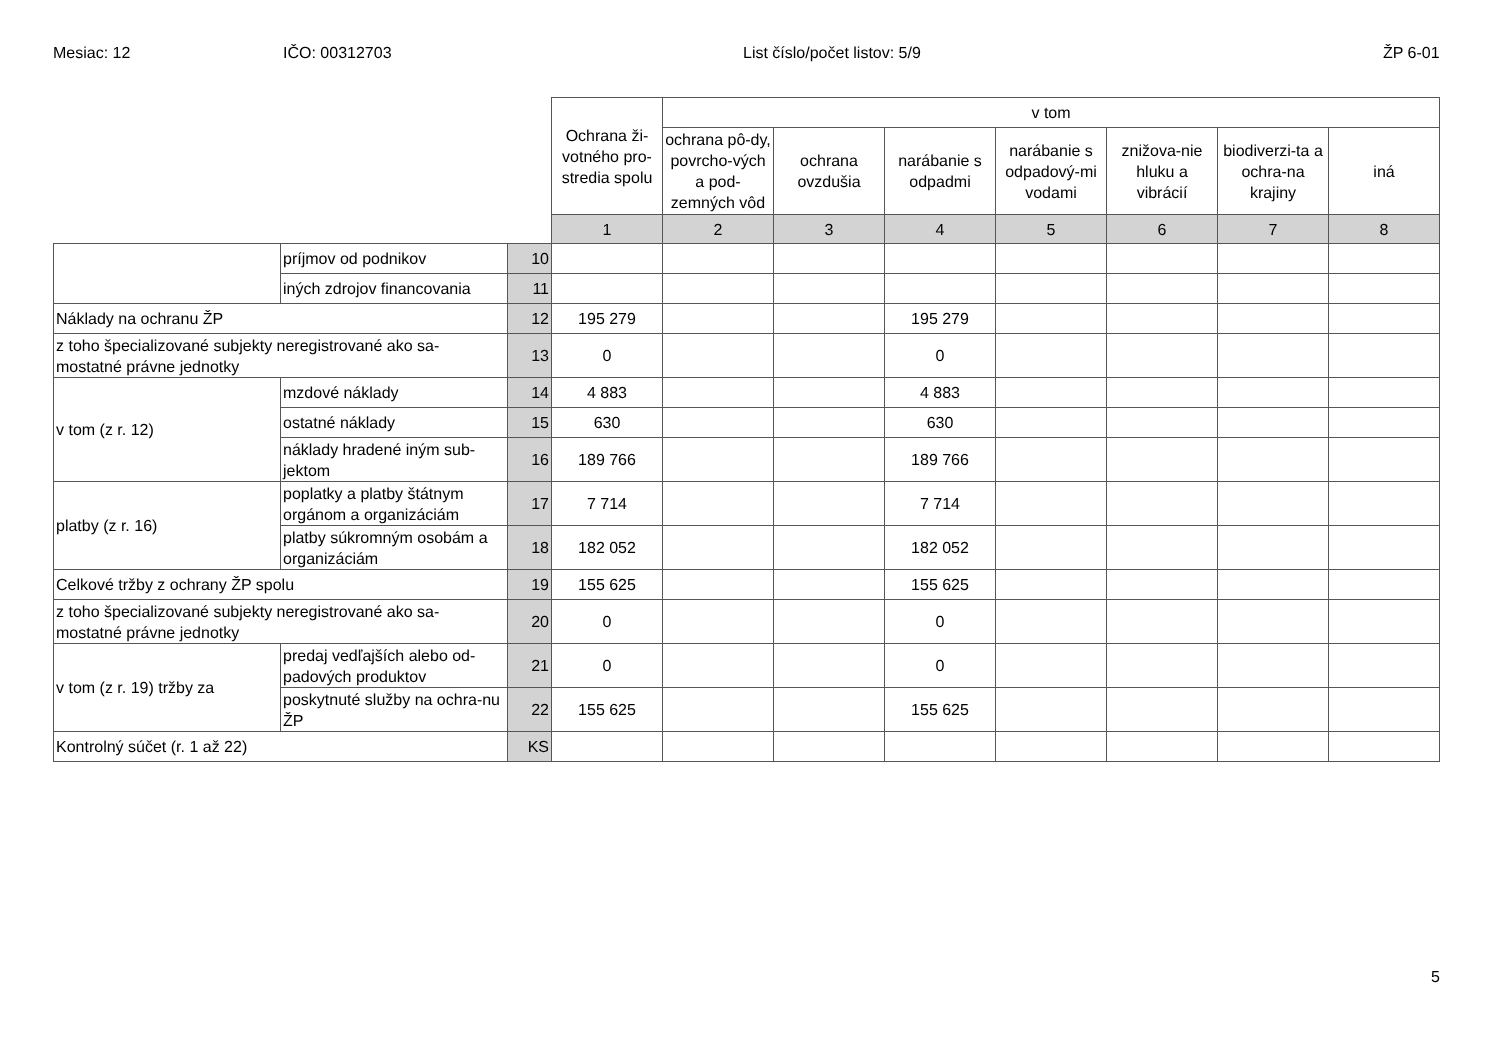Mesiac: 12 IČO: 00312703 List číslo/počet listov: 5/9 ŽP 6-01
| | | | Ochrana ži-votného pro-stredia spolu | v tom | | | | | | |
| | | | | ochrana pô-dy, povrcho-vých a pod-zemných vôd | ochrana ovzdušia | narábanie s odpadmi | narábanie s odpadový-mi vodami | znižova-nie hluku a vibrácií | biodiverzi-ta a ochra-na krajiny | iná |
| | | | 1 | 2 | 3 | 4 | 5 | 6 | 7 | 8 |
| | príjmov od podnikov | 10 | | | | | | | | |
| | iných zdrojov financovania | 11 | | | | | | | | |
| Náklady na ochranu ŽP | | 12 | 195 279 | | | 195 279 | | | | |
| z toho špecializované subjekty neregistrované ako sa-mostatné právne jednotky | | 13 | 0 | | | 0 | | | | |
| v tom (z r. 12) | mzdové náklady | 14 | 4 883 | | | 4 883 | | | | |
| | ostatné náklady | 15 | 630 | | | 630 | | | | |
| | náklady hradené iným sub-jektom | 16 | 189 766 | | | 189 766 | | | | |
| platby (z r. 16) | poplatky a platby štátnym orgánom a organizáciám | 17 | 7 714 | | | 7 714 | | | | |
| | platby súkromným osobám a organizáciám | 18 | 182 052 | | | 182 052 | | | | |
| Celkové tržby z ochrany ŽP spolu | | 19 | 155 625 | | | 155 625 | | | | |
| z toho špecializované subjekty neregistrované ako sa-mostatné právne jednotky | | 20 | 0 | | | 0 | | | | |
| v tom (z r. 19) tržby za | predaj vedľajších alebo od-padových produktov | 21 | 0 | | | 0 | | | | |
| | poskytnuté služby na ochra-nu ŽP | 22 | 155 625 | | | 155 625 | | | | |
| Kontrolný súčet (r. 1 až 22) | | KS | | | | | | | | |
5